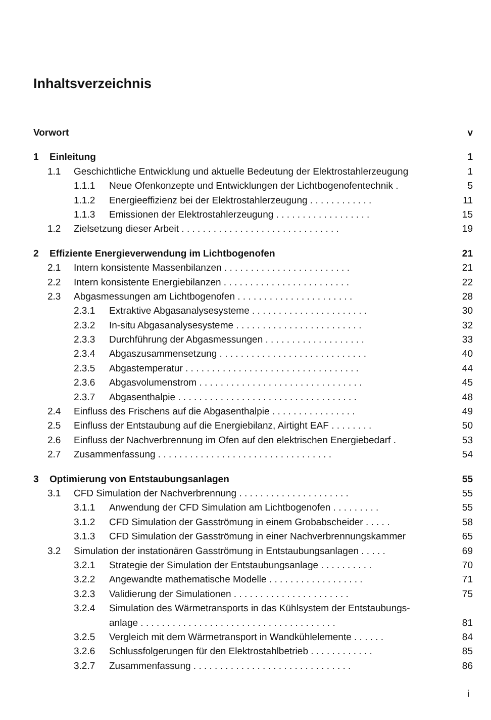Inhaltsverzeichnis
Vorwort v
1 Einleitung 1
1.1 Geschichtliche Entwicklung und aktuelle Bedeutung der Elektrostahlerzeugung 1
1.1.1 Neue Ofenkonzepte und Entwicklungen der Lichtbogenofentechnik . 5
1.1.2 Energieeffizienz bei der Elektrostahlerzeugung . . . . . . . . . . . . 11
1.1.3 Emissionen der Elektrostahlerzeugung . . . . . . . . . . . . . . . . . . 15
1.2 Zielsetzung dieser Arbeit . . . . . . . . . . . . . . . . . . . . . . . . . . . . . . 19
2 Effiziente Energieverwendung im Lichtbogenofen 21
2.1 Intern konsistente Massenbilanzen . . . . . . . . . . . . . . . . . . . . . . . . 21
2.2 Intern konsistente Energiebilanzen . . . . . . . . . . . . . . . . . . . . . . . . 22
2.3 Abgasmessungen am Lichtbogenofen . . . . . . . . . . . . . . . . . . . . . . 28
2.3.1 Extraktive Abgasanalysesysteme . . . . . . . . . . . . . . . . . . . . . . 30
2.3.2 In-situ Abgasanalysesysteme . . . . . . . . . . . . . . . . . . . . . . . . 32
2.3.3 Durchführung der Abgasmessungen . . . . . . . . . . . . . . . . . . . 33
2.3.4 Abgaszusammensetzung . . . . . . . . . . . . . . . . . . . . . . . . . . . . 40
2.3.5 Abgastemperatur . . . . . . . . . . . . . . . . . . . . . . . . . . . . . . . . . 44
2.3.6 Abgasvolumenstrom . . . . . . . . . . . . . . . . . . . . . . . . . . . . . . . 45
2.3.7 Abgasenthalpie . . . . . . . . . . . . . . . . . . . . . . . . . . . . . . . . . . 48
2.4 Einfluss des Frischens auf die Abgasenthalpie . . . . . . . . . . . . . . . . 49
2.5 Einfluss der Entstaubung auf die Energiebilanz, Airtight EAF . . . . . . . . 50
2.6 Einfluss der Nachverbrennung im Ofen auf den elektrischen Energiebedarf . 53
2.7 Zusammenfassung . . . . . . . . . . . . . . . . . . . . . . . . . . . . . . . . . 54
3 Optimierung von Entstaubungsanlagen 55
3.1 CFD Simulation der Nachverbrennung . . . . . . . . . . . . . . . . . . . . . 55
3.1.1 Anwendung der CFD Simulation am Lichtbogenofen . . . . . . . . . 55
3.1.2 CFD Simulation der Gasströmung in einem Grobabscheider . . . . . 58
3.1.3 CFD Simulation der Gasströmung in einer Nachverbrennungskammer 65
3.2 Simulation der instationären Gasströmung in Entstaubungsanlagen . . . . . 69
3.2.1 Strategie der Simulation der Entstaubungsanlage . . . . . . . . . . 70
3.2.2 Angewandte mathematische Modelle . . . . . . . . . . . . . . . . . . 71
3.2.3 Validierung der Simulationen . . . . . . . . . . . . . . . . . . . . . . 75
3.2.4 Simulation des Wärmetransports in das Kühlsystem der Entstaubungs-
anlage . . . . . . . . . . . . . . . . . . . . . . . . . . . . . . . . . . . . . 81
3.2.5 Vergleich mit dem Wärmetransport in Wandkühlelemente . . . . . . 84
3.2.6 Schlussfolgerungen für den Elektrostahlbetrieb . . . . . . . . . . . . 85
3.2.7 Zusammenfassung . . . . . . . . . . . . . . . . . . . . . . . . . . . . . . 86
i